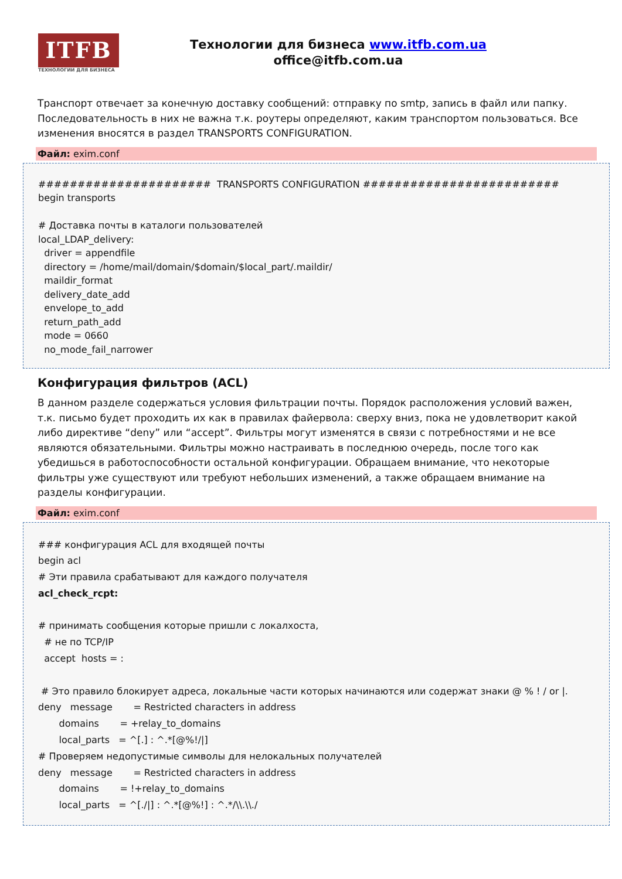ITFB
ТЕХНОЛОГИИ ДЛЯ БИЗНЕСА
Технологии для бизнеса www.itfb.com.ua
office@itfb.com.ua
Транспорт отвечает за конечную доставку сообщений: отправку по smtp, запись в файл или папку. Последовательность в них не важна т.к. роутеры определяют, каким транспортом пользоваться. Все изменения вносятся в раздел TRANSPORTS CONFIGURATION.
Файл: exim.conf
###################### TRANSPORTS CONFIGURATION ######################### begin transports # Доставка почты в каталоги пользователей local_LDAP_delivery: driver = appendfile directory = /home/mail/domain/$domain/$local_part/.maildir/ maildir_format delivery_date_add envelope_to_add return_path_add mode = 0660 no_mode_fail_narrower
Конфигурация фильтров (ACL)
В данном разделе содержаться условия фильтрации почты. Порядок расположения условий важен, т.к. письмо будет проходить их как в правилах файервола: сверху вниз, пока не удовлетворит какой либо директиве “deny” или “accept”. Фильтры могут изменятся в связи с потребностями и не все являются обязательными. Фильтры можно настраивать в последнюю очередь, после того как убедишься в работоспособности остальной конфигурации. Обращаем внимание, что некоторые фильтры уже существуют или требуют небольших изменений, а также обращаем внимание на разделы конфигурации.
Файл: exim.conf
### конфигурация ACL для входящей почты begin acl # Эти правила срабатывают для каждого получателя acl_check_rcpt: # принимать сообщения которые пришли с локалхоста, # не по TCP/IP accept hosts = : # Это правило блокирует адреса, локальные части которых начинаются или содержат знаки @ % ! / or |. deny message = Restricted characters in address domains = +relay_to_domains local_parts = ^[.] : ^.*[@%!/|] # Проверяем недопустимые символы для нелокальных получателей deny message = Restricted characters in address domains = !+relay_to_domains local_parts = ^[./|] : ^.*[@%!] : ^.*/\\.\\./